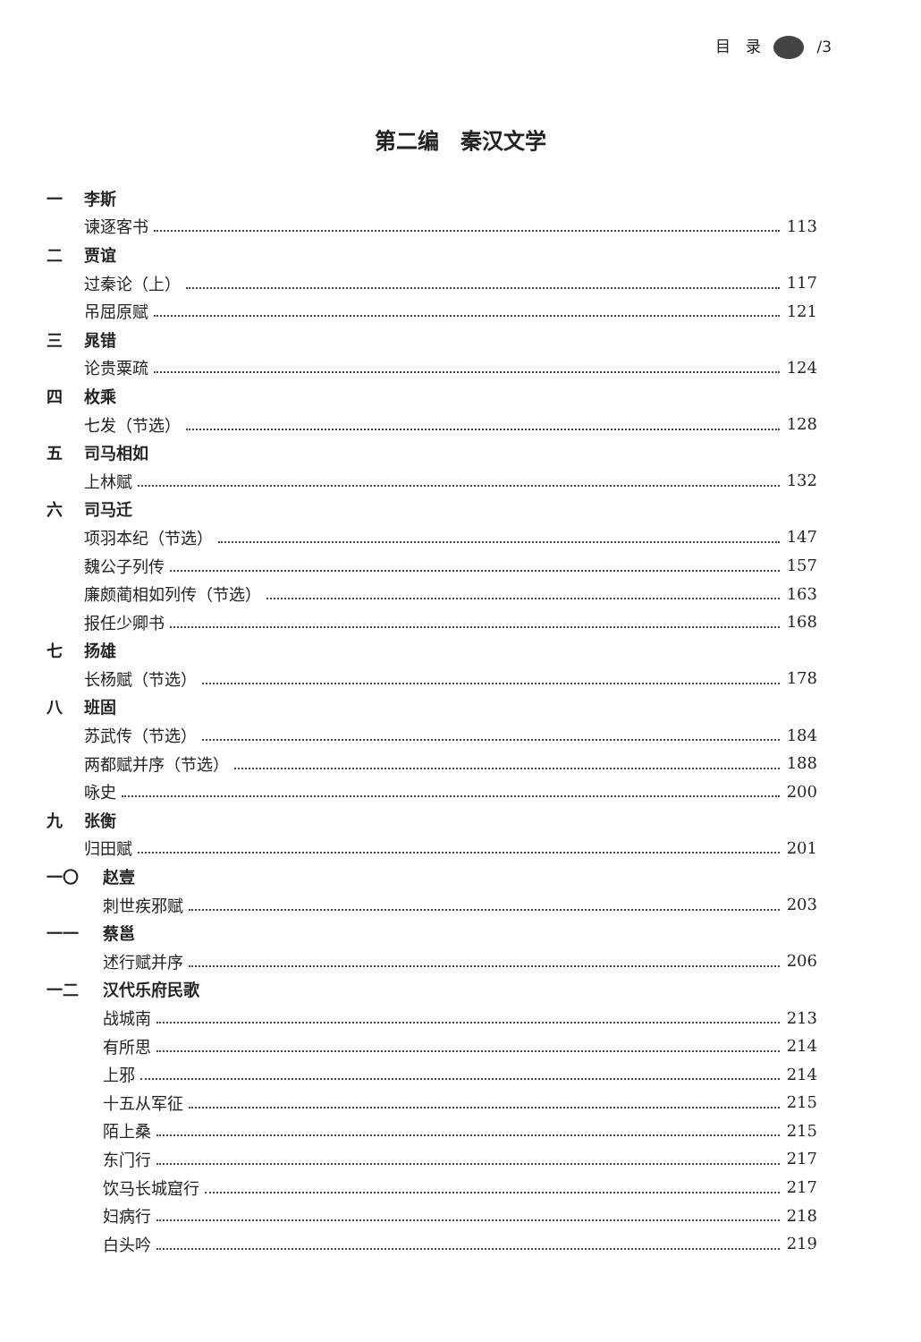目　录 /3
第二编　秦汉文学
一 李斯
谏逐客书 113
二 贾谊
过秦论（上） 117
吊屈原赋 121
三 晁错
论贵粟疏 124
四 枚乘
七发（节选） 128
五 司马相如
上林赋 132
六 司马迁
项羽本纪（节选） 147
魏公子列传 157
廉颇蔺相如列传（节选） 163
报任少卿书 168
七 扬雄
长杨赋（节选） 178
八 班固
苏武传（节选） 184
两都赋并序（节选） 188
咏史 200
九 张衡
归田赋 201
一〇 赵壹
刺世疾邪赋 203
一一 蔡邕
述行赋并序 206
一二 汉代乐府民歌
战城南 213
有所思 214
上邪 214
十五从军征 215
陌上桑 215
东门行 217
饮马长城窟行 217
妇病行 218
白头吟 219